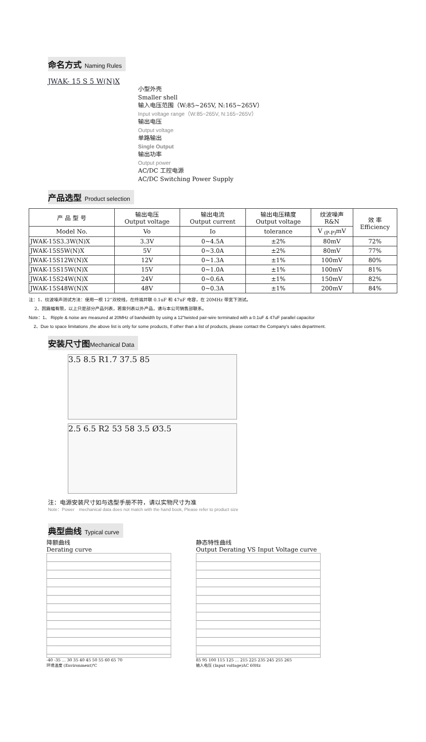命名方式 Naming Rules
JWAK- 15 S 5 W(N)X
小型外壳
Smaller shell
输入电压范围（W:85~265V, N:165~265V）
Input voltage range（W:85~265V, N:165~265V）
输出电压
Output voltage
单路输出
Single Output
输出功率
Output power
AC/DC 工控电源
AC/DC Switching Power Supply
产品选型 Product selection
| 产 品 型 号 | 输出电压 Output voltage | 输出电流 Output current | 输出电压精度 Output voltage | 纹波噪声 R&N | 效 率 Efficiency |
| --- | --- | --- | --- | --- | --- |
| Model No. | Vo | Io | tolerance | V <sub>(P-P)</sub>mV | |
| JWAK-15S3.3W(N)X | 3.3V | 0~4.5A | ±2% | 80mV | 72% |
| JWAK-15S5W(N)X | 5V | 0~3.0A | ±2% | 80mV | 77% |
| JWAK-15S12W(N)X | 12V | 0~1.3A | ±1% | 100mV | 80% |
| JWAK-15S15W(N)X | 15V | 0~1.0A | ±1% | 100mV | 81% |
| JWAK-15S24W(N)X | 24V | 0~0.6A | ±1% | 150mV | 82% |
| JWAK-15S48W(N)X | 48V | 0~0.3A | ±1% | 200mV | 84% |
注：1、纹波噪声测试方法：使用一根 12”双绞线，在终端并联 0.1uF 和 47uF 电容，在 20MHz 带宽下测试。
2、因篇幅有限，以上只是部分产品列表，若需列表以外产品，请与本公司销售部联系。
Note：1、 Ripple & noise are measured at 20MHz of bandwidth by using a 12"twisted pair-wire terminated with a 0.1uF & 47uF parallel capacitor
2、Due to space limitations ,the above list is only for some products, If other than a list of products, please contact the Company's sales department.
安装尺寸图Mechanical Data
3.5 8.5 R1.7 37.5 85
2.5 6.5 R2 53 58 3.5 Ø3.5
注：电源安装尺寸如与选型手册不符，请以实物尺寸为准
Note：Power　mechanical data does not match with the hand book, Please refer to product size
典型曲线 Typical curve
降额曲线
Derating curve
-40 -35 … 30 35 40 45 50 55 60 65 70
环境温度 (Environment)℃
静态特性曲线
Output Derating VS Input Voltage curve
85 95 100 115 125 … 215 225 235 245 255 265
输入电压 (Input voltage)AC 60Hz